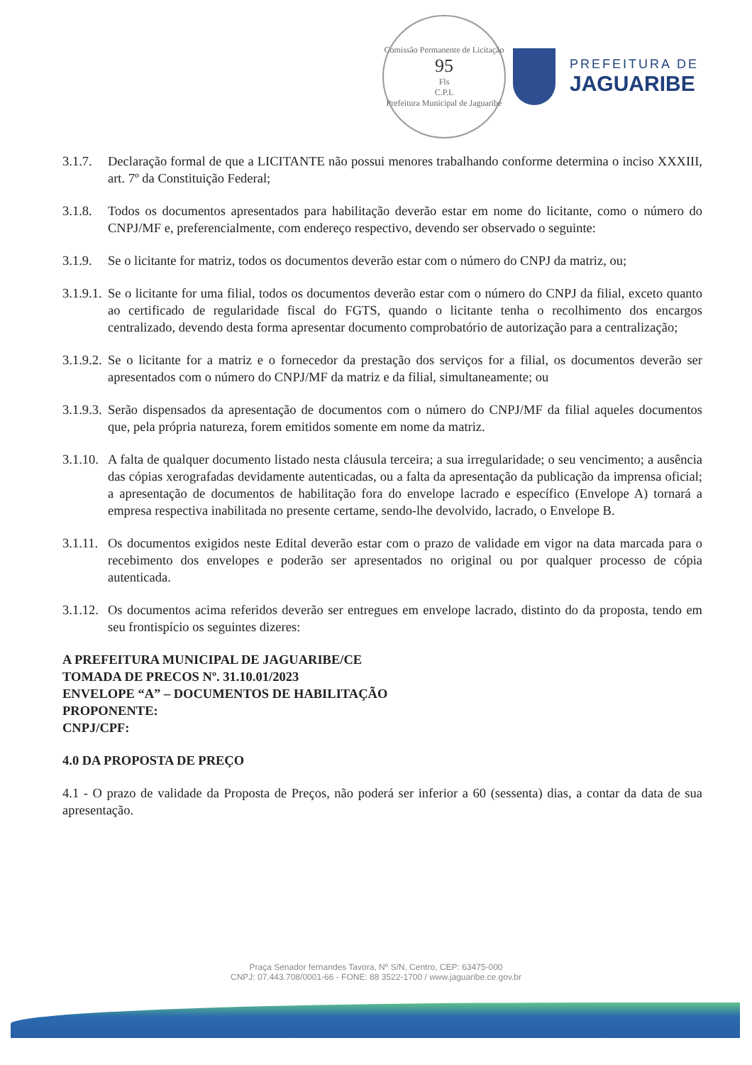Comissão Permanente de Licitação
95
Fls
C.P.L
Prefeitura Municipal de Jaguaribe
PREFEITURA DE
JAGUARIBE
3.1.7. Declaração formal de que a LICITANTE não possui menores trabalhando conforme determina o inciso XXXIII, art. 7º da Constituição Federal;
3.1.8. Todos os documentos apresentados para habilitação deverão estar em nome do licitante, como o número do CNPJ/MF e, preferencialmente, com endereço respectivo, devendo ser observado o seguinte:
3.1.9. Se o licitante for matriz, todos os documentos deverão estar com o número do CNPJ da matriz, ou;
3.1.9.1. Se o licitante for uma filial, todos os documentos deverão estar com o número do CNPJ da filial, exceto quanto ao certificado de regularidade fiscal do FGTS, quando o licitante tenha o recolhimento dos encargos centralizado, devendo desta forma apresentar documento comprobatório de autorização para a centralização;
3.1.9.2. Se o licitante for a matriz e o fornecedor da prestação dos serviços for a filial, os documentos deverão ser apresentados com o número do CNPJ/MF da matriz e da filial, simultaneamente; ou
3.1.9.3. Serão dispensados da apresentação de documentos com o número do CNPJ/MF da filial aqueles documentos que, pela própria natureza, forem emitidos somente em nome da matriz.
3.1.10. A falta de qualquer documento listado nesta cláusula terceira; a sua irregularidade; o seu vencimento; a ausência das cópias xerografadas devidamente autenticadas, ou a falta da apresentação da publicação da imprensa oficial; a apresentação de documentos de habilitação fora do envelope lacrado e específico (Envelope A) tornará a empresa respectiva inabilitada no presente certame, sendo-lhe devolvido, lacrado, o Envelope B.
3.1.11. Os documentos exigidos neste Edital deverão estar com o prazo de validade em vigor na data marcada para o recebimento dos envelopes e poderão ser apresentados no original ou por qualquer processo de cópia autenticada.
3.1.12. Os documentos acima referidos deverão ser entregues em envelope lacrado, distinto do da proposta, tendo em seu frontispício os seguintes dizeres:
A PREFEITURA MUNICIPAL DE JAGUARIBE/CE
TOMADA DE PRECOS Nº. 31.10.01/2023
ENVELOPE “A” – DOCUMENTOS DE HABILITAÇÃO
PROPONENTE:
CNPJ/CPF:
4.0 DA PROPOSTA DE PREÇO
4.1 - O prazo de validade da Proposta de Preços, não poderá ser inferior a 60 (sessenta) dias, a contar da data de sua apresentação.
Praça Senador fernandes Tavora, Nº S/N, Centro, CEP: 63475-000
CNPJ: 07.443.708/0001-66 - FONE: 88 3522-1700 / www.jaguaribe.ce.gov.br